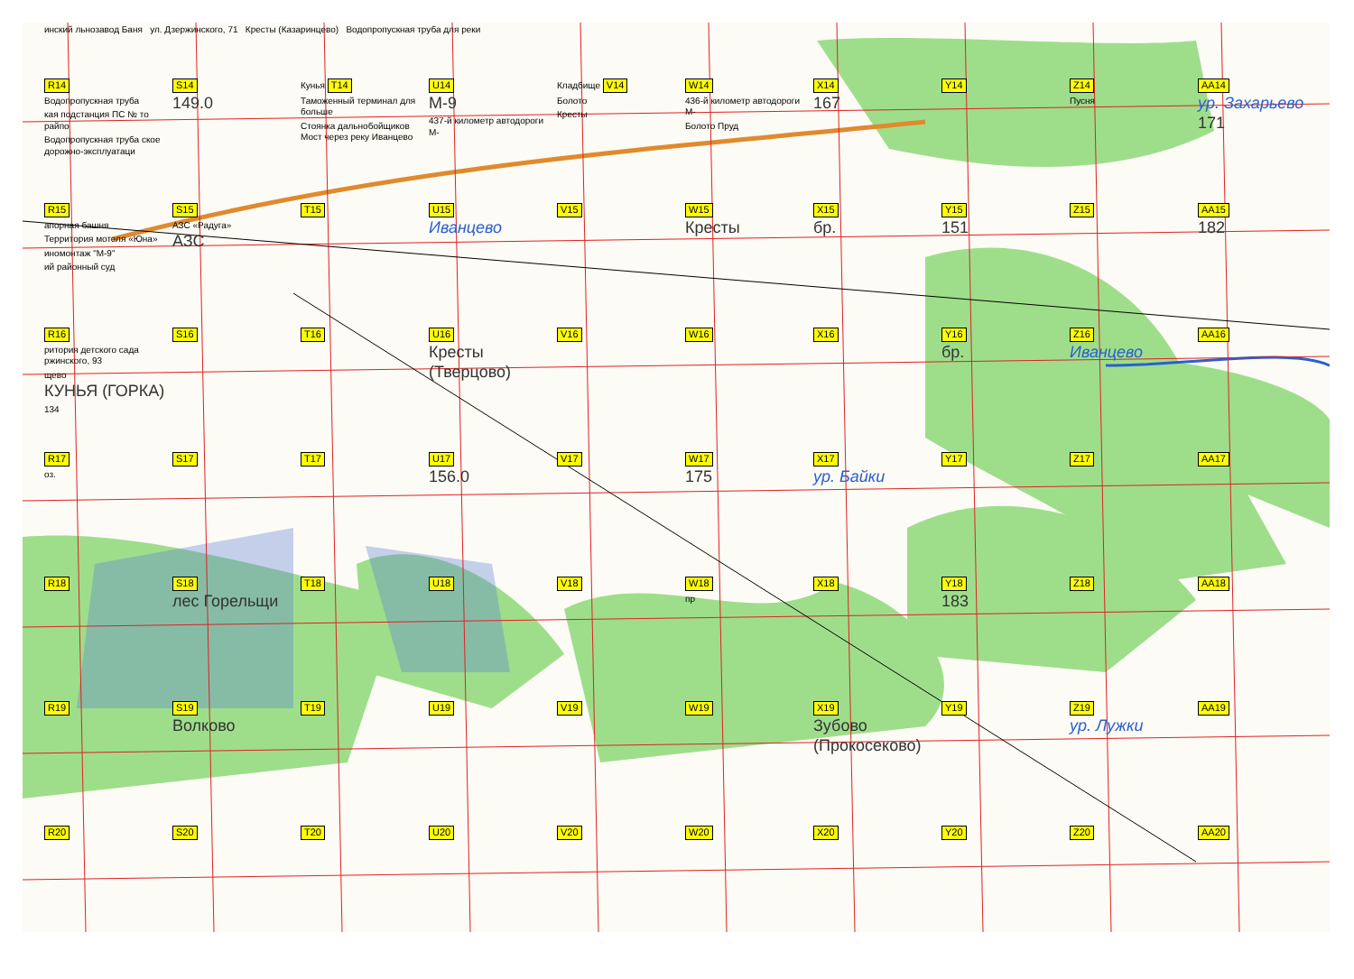инский льнозавод Баня ул. Дзержинского, 71 Кресты (Казаринцево) Водопропускная труба для реки
R14
Водопропускная труба
кая подстанция ПС № то райпо
Водопропускная труба ское дорожно-эксплуатаци
S14
149.0
Кунья T14
Таможенный терминал для больше
Стоянка дальнобойщиков Мост через реку Иванцево
U14
М-9
437-й километр автодороги М-
Кладбище V14
Болото
Кресты
W14
436-й километр автодороги М-
Болото Пруд
X14
167
Y14
Z14
Пусня
AA14
ур. Захарьево
171
R15
апорная башня
Территория мотеля «Юна»
иномонтаж "М-9"
ий районный суд
S15
АЗС «Радуга»
АЗС
T15
U15
Иванцево
V15
W15
Кресты
X15
бр.
Y15
151
Z15
AA15
182
R16
ритория детского сада ржинского, 93
щево
КУНЬЯ (ГОРКА)
134
S16
T16
U16
Кресты (Тверцово)
V16
W16
X16
Y16
бр.
Z16
Иванцево
AA16
R17
оз.
S17
T17
U17
156.0
V17
W17
175
X17
ур. Байки
Y17
Z17
AA17
R18
S18
лес Горельщи
T18
U18
V18
W18
пр
X18
Y18
183
Z18
AA18
R19
S19
Волково
T19
U19
V19
W19
X19
Зубово (Прокосеково)
Y19
Z19
ур. Лужки
AA19
R20
S20
T20
U20
V20
W20
X20
Y20
Z20
AA20